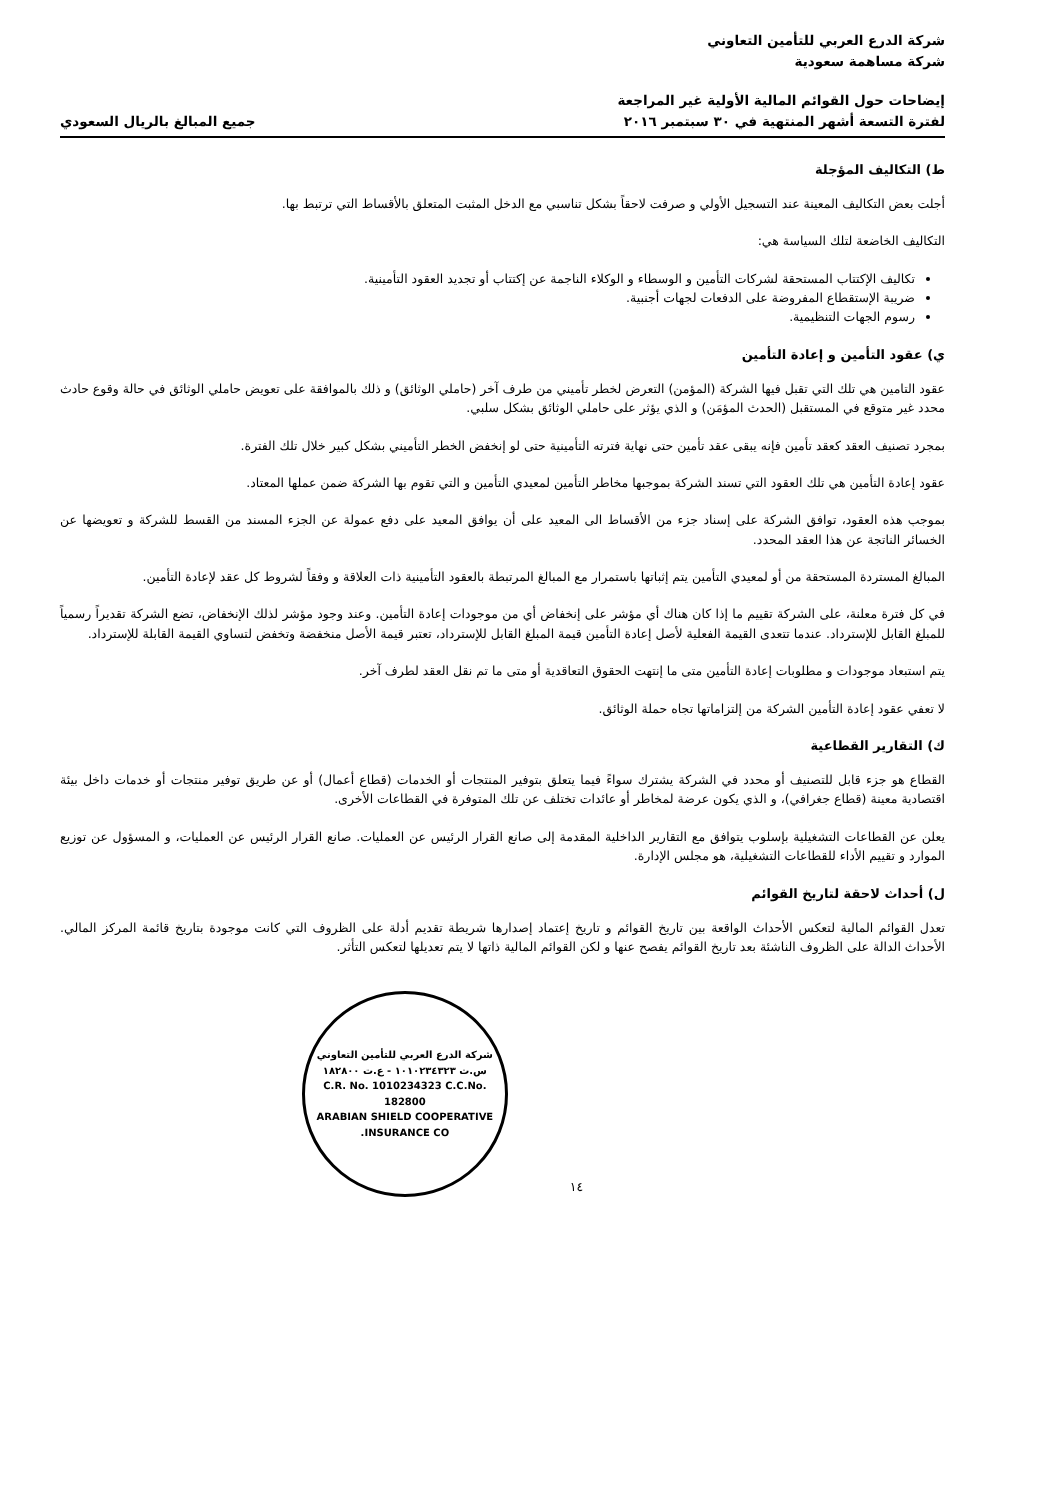شركة الدرع العربي للتأمين التعاوني
شركة مساهمة سعودية
إيضاحات حول القوائم المالية الأولية غير المراجعة
لفترة التسعة أشهر المنتهية في ٣٠ سبتمبر ٢٠١٦
جميع المبالغ بالريال السعودي
ط) التكاليف المؤجلة
أجلت بعض التكاليف المعينة عند التسجيل الأولي و صرفت لاحقاً بشكل تناسبي مع الدخل المثبت المتعلق بالأقساط التي ترتبط بها.
التكاليف الخاضعة لتلك السياسة هي:
تكاليف الإكتتاب المستحقة لشركات التأمين و الوسطاء و الوكلاء الناجمة عن إكتتاب أو تجديد العقود التأمينية.
ضريبة الإستقطاع المفروضة على الدفعات لجهات أجنبية.
رسوم الجهات التنظيمية.
ي) عقود التأمين و إعادة التأمين
عقود التامين هي تلك التي تقبل فيها الشركة (المؤمن) التعرض لخطر تأميني من طرف آخر (حاملي الوثائق) و ذلك بالموافقة على تعويض حاملي الوثائق في حالة وقوع حادث محدد غير متوقع في المستقبل (الحدث المؤمَن) و الذي يؤثر على حاملي الوثائق بشكل سلبي.
بمجرد تصنيف العقد كعقد تأمين فإنه يبقى عقد تأمين حتى نهاية فترته التأمينية حتى لو إنخفض الخطر التأميني بشكل كبير خلال تلك الفترة.
عقود إعادة التأمين هي تلك العقود التي تسند الشركة بموجبها مخاطر التأمين لمعيدي التأمين و التي تقوم بها الشركة ضمن عملها المعتاد.
بموجب هذه العقود، توافق الشركة على إسناد جزء من الأقساط الى المعيد على أن يوافق المعيد على دفع عمولة عن الجزء المسند من القسط للشركة و تعويضها عن الخسائر الناتجة عن هذا العقد المحدد.
المبالغ المستردة المستحقة من أو لمعيدي التأمين يتم إثباتها باستمرار مع المبالغ المرتبطة بالعقود التأمينية ذات العلاقة و وفقاً لشروط كل عقد لإعادة التأمين.
في كل فترة معلنة، على الشركة تقييم ما إذا كان هناك أي مؤشر على إنخفاض أي من موجودات إعادة التأمين. وعند وجود مؤشر لذلك الإنخفاض، تضع الشركة تقديراً رسمياً للمبلغ القابل للإسترداد. عندما تتعدى القيمة الفعلية لأصل إعادة التأمين قيمة المبلغ القابل للإسترداد، تعتبر قيمة الأصل منخفضة وتخفض لتساوي القيمة القابلة للإسترداد.
يتم استبعاد موجودات و مطلوبات إعادة التأمين متى ما إنتهت الحقوق التعاقدية أو متى ما تم نقل العقد لطرف آخر.
لا تعفي عقود إعادة التأمين الشركة من إلتزاماتها تجاه حملة الوثائق.
ك) التقارير القطاعية
القطاع هو جزء قابل للتصنيف أو محدد في الشركة يشترك سواءً فيما يتعلق بتوفير المنتجات أو الخدمات (قطاع أعمال) أو عن طريق توفير منتجات أو خدمات داخل بيئة اقتصادية معينة (قطاع جغرافي)، و الذي يكون عرضة لمخاطر أو عائدات تختلف عن تلك المتوفرة في القطاعات الأخرى.
يعلن عن القطاعات التشغيلية بإسلوب يتوافق مع التقارير الداخلية المقدمة إلى صانع القرار الرئيس عن العمليات. صانع القرار الرئيس عن العمليات، و المسؤول عن توزيع الموارد و تقييم الأداء للقطاعات التشغيلية، هو مجلس الإدارة.
ل) أحداث لاحقة لتاريخ القوائم
تعدل القوائم المالية لتعكس الأحداث الواقعة بين تاريخ القوائم و تاريخ إعتماد إصدارها شريطة تقديم أدلة على الظروف التي كانت موجودة بتاريخ قائمة المركز المالي. الأحداث الدالة على الظروف الناشئة بعد تاريخ القوائم يفصح عنها و لكن القوائم المالية ذاتها لا يتم تعديلها لتعكس التأثر.
١٤
شركة الدرع العربي للتأمين التعاوني
س.ت ١٠١٠٢٣٤٣٢٣ - ع.ت ١٨٢٨٠٠
C.R. No. 1010234323 C.C.No. 182800
ARABIAN SHIELD COOPERATIVE INSURANCE CO.